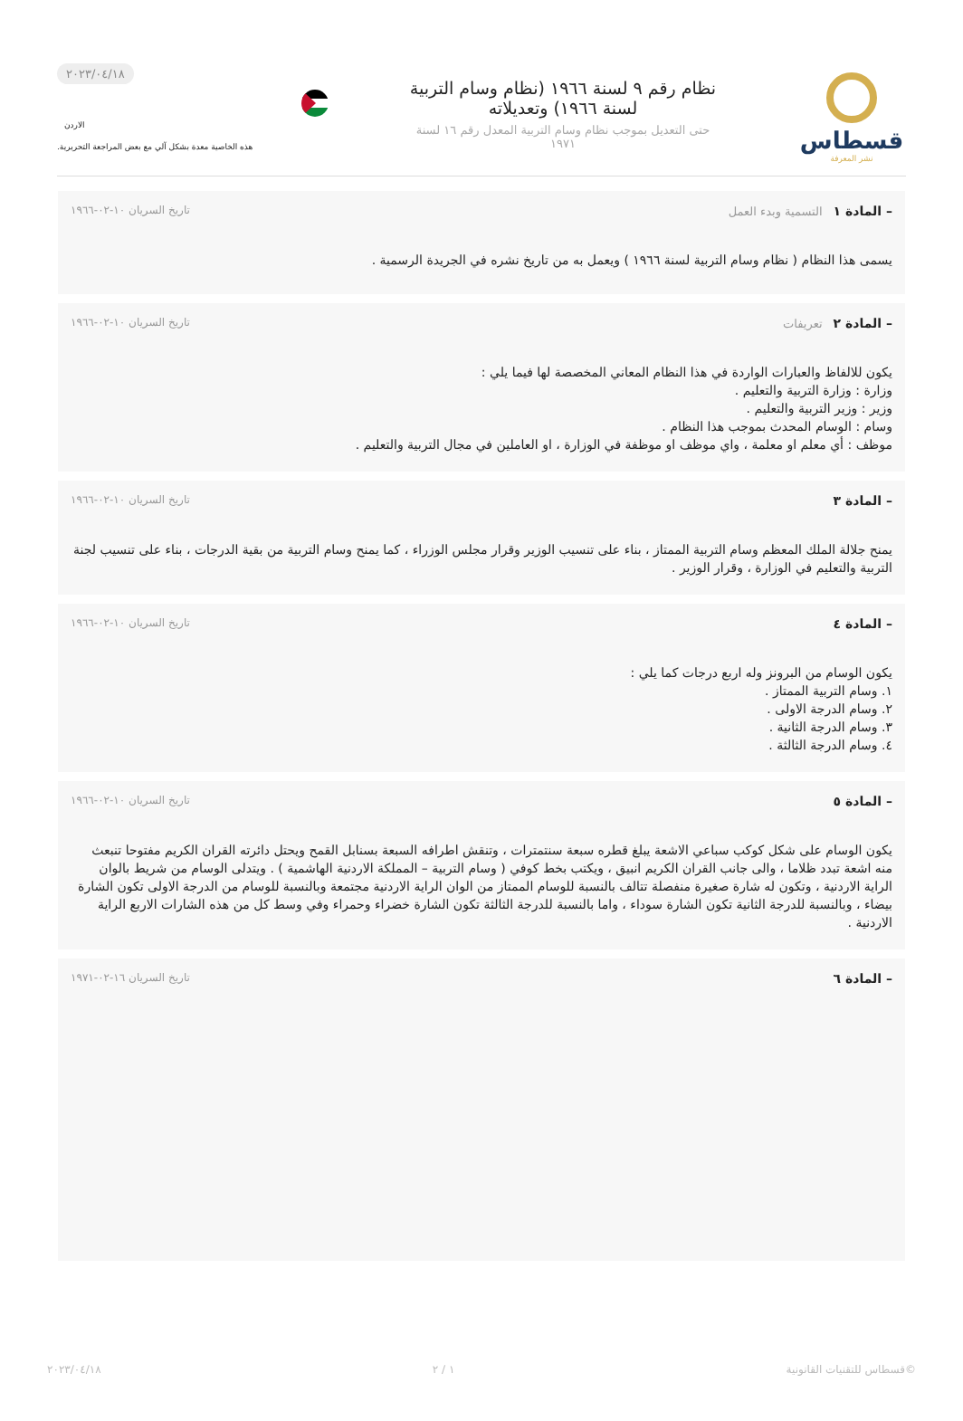قسطاس
نشر المعرفة
نظام رقم ٩ لسنة ١٩٦٦ (نظام وسام التربية لسنة ١٩٦٦) وتعديلاته
حتى التعديل بموجب نظام وسام التربية المعدل رقم ١٦ لسنة ١٩٧١
٢٠٢٣/٠٤/١٨
الاردن
هذه الخاصية معدة بشكل آلي مع بعض المراجعة التحريرية.
– المادة ١ التسمية وبدء العمل تاريخ السريان ١٠-٠٢-١٩٦٦
يسمى هذا النظام ( نظام وسام التربية لسنة ١٩٦٦ ) ويعمل به من تاريخ نشره في الجريدة الرسمية .
– المادة ٢ تعريفات تاريخ السريان ١٠-٠٢-١٩٦٦
يكون للالفاظ والعبارات الواردة في هذا النظام المعاني المخصصة لها فيما يلي :
وزارة : وزارة التربية والتعليم .
وزير : وزير التربية والتعليم .
وسام : الوسام المحدث بموجب هذا النظام .
موظف : أي معلم او معلمة ، واي موظف او موظفة في الوزارة ، او العاملين في مجال التربية والتعليم .
– المادة ٣ تاريخ السريان ١٠-٠٢-١٩٦٦
يمنح جلالة الملك المعظم وسام التربية الممتاز ، بناء على تنسيب الوزير وقرار مجلس الوزراء ، كما يمنح وسام التربية من بقية الدرجات ، بناء على تنسيب لجنة التربية والتعليم في الوزارة ، وقرار الوزير .
– المادة ٤ تاريخ السريان ١٠-٠٢-١٩٦٦
يكون الوسام من البرونز وله اربع درجات كما يلي :
١. وسام التربية الممتاز .
٢. وسام الدرجة الاولى .
٣. وسام الدرجة الثانية .
٤. وسام الدرجة الثالثة .
– المادة ٥ تاريخ السريان ١٠-٠٢-١٩٦٦
يكون الوسام على شكل كوكب سباعي الاشعة يبلغ قطره سبعة سنتمترات ، وتنقش اطرافه السبعة بسنابل القمح ويحتل دائرته القران الكريم مفتوحا تنبعث منه اشعة تبدد ظلاما ، والى جانب القران الكريم انبيق ، ويكتب بخط كوفي ( وسام التربية – المملكة الاردنية الهاشمية ) . ويتدلى الوسام من شريط بالوان الراية الاردنية ، وتكون له شارة صغيرة منفصلة تتالف بالنسبة للوسام الممتاز من الوان الراية الاردنية مجتمعة وبالنسبة للوسام من الدرجة الاولى تكون الشارة بيضاء ، وبالنسبة للدرجة الثانية تكون الشارة سوداء ، واما بالنسبة للدرجة الثالثة تكون الشارة خضراء وحمراء وفي وسط كل من هذه الشارات الاربع الراية الاردنية .
– المادة ٦ تاريخ السريان ١٦-٠٢-١٩٧١
©قسطاس للتقنيات القانونية ١ / ٢ ٢٠٢٣/٠٤/١٨